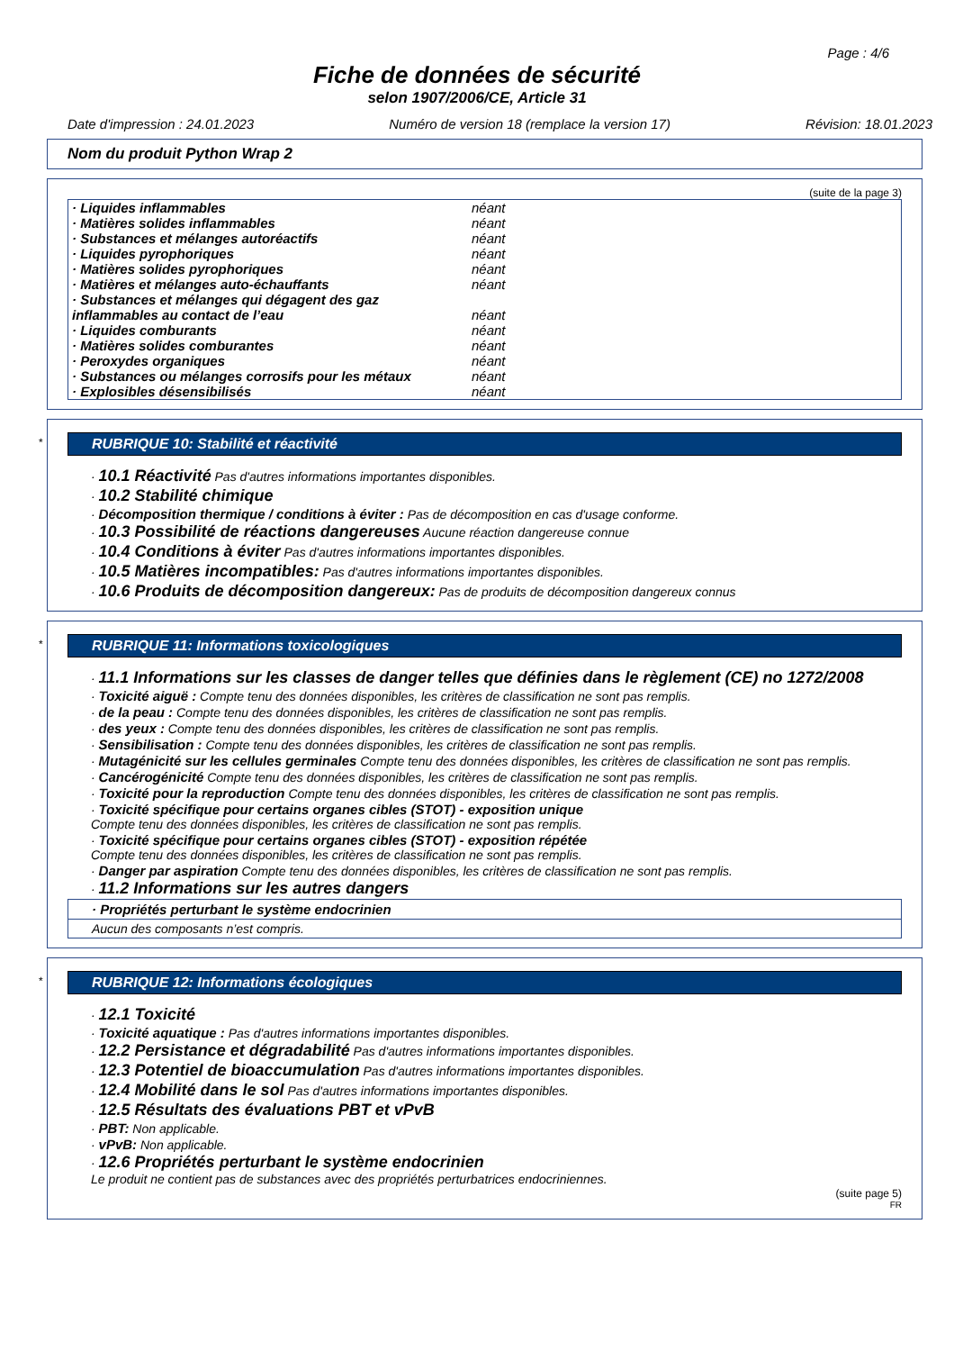Page : 4/6
Fiche de données de sécurité
selon 1907/2006/CE, Article 31
Date d'impression : 24.01.2023 Numéro de version 18 (remplace la version 17) Révision: 18.01.2023
Nom du produit Python Wrap 2
(suite de la page 3)
| · Liquides inflammables | néant |
| · Matières solides inflammables | néant |
| · Substances et mélanges autoréactifs | néant |
| · Liquides pyrophoriques | néant |
| · Matières solides pyrophoriques | néant |
| · Matières et mélanges auto-échauffants | néant |
| · Substances et mélanges qui dégagent des gaz inflammables au contact de l’eau | néant |
| · Liquides comburants | néant |
| · Matières solides comburantes | néant |
| · Peroxydes organiques | néant |
| · Substances ou mélanges corrosifs pour les métaux | néant |
| · Explosibles désensibilisés | néant |
*
RUBRIQUE 10: Stabilité et réactivité
· 10.1 Réactivité Pas d'autres informations importantes disponibles.
· 10.2 Stabilité chimique
· Décomposition thermique / conditions à éviter : Pas de décomposition en cas d'usage conforme.
· 10.3 Possibilité de réactions dangereuses Aucune réaction dangereuse connue
· 10.4 Conditions à éviter Pas d'autres informations importantes disponibles.
· 10.5 Matières incompatibles: Pas d'autres informations importantes disponibles.
· 10.6 Produits de décomposition dangereux: Pas de produits de décomposition dangereux connus
*
RUBRIQUE 11: Informations toxicologiques
· 11.1 Informations sur les classes de danger telles que définies dans le règlement (CE) no 1272/2008
· Toxicité aiguë : Compte tenu des données disponibles, les critères de classification ne sont pas remplis.
· de la peau : Compte tenu des données disponibles, les critères de classification ne sont pas remplis.
· des yeux : Compte tenu des données disponibles, les critères de classification ne sont pas remplis.
· Sensibilisation : Compte tenu des données disponibles, les critères de classification ne sont pas remplis.
· Mutagénicité sur les cellules germinales Compte tenu des données disponibles, les critères de classification ne sont pas remplis.
· Cancérogénicité Compte tenu des données disponibles, les critères de classification ne sont pas remplis.
· Toxicité pour la reproduction Compte tenu des données disponibles, les critères de classification ne sont pas remplis.
· Toxicité spécifique pour certains organes cibles (STOT) - exposition unique
Compte tenu des données disponibles, les critères de classification ne sont pas remplis.
· Toxicité spécifique pour certains organes cibles (STOT) - exposition répétée
Compte tenu des données disponibles, les critères de classification ne sont pas remplis.
· Danger par aspiration Compte tenu des données disponibles, les critères de classification ne sont pas remplis.
· 11.2 Informations sur les autres dangers
· Propriétés perturbant le système endocrinien
Aucun des composants n’est compris.
*
RUBRIQUE 12: Informations écologiques
· 12.1 Toxicité
· Toxicité aquatique : Pas d'autres informations importantes disponibles.
· 12.2 Persistance et dégradabilité Pas d'autres informations importantes disponibles.
· 12.3 Potentiel de bioaccumulation Pas d'autres informations importantes disponibles.
· 12.4 Mobilité dans le sol Pas d'autres informations importantes disponibles.
· 12.5 Résultats des évaluations PBT et vPvB
· PBT: Non applicable.
· vPvB: Non applicable.
· 12.6 Propriétés perturbant le système endocrinien
Le produit ne contient pas de substances avec des propriétés perturbatrices endocriniennes.
(suite page 5)
FR